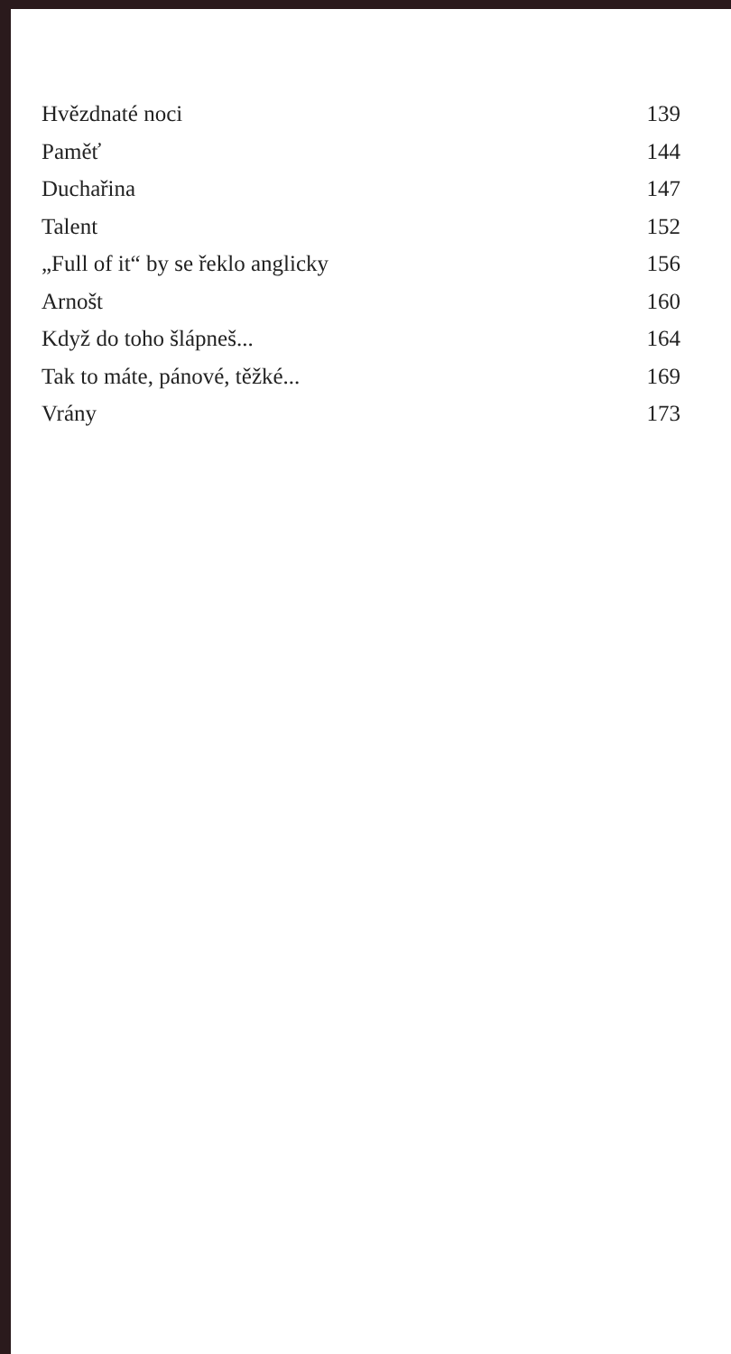Hvězdnaté noci 139
Paměť 144
Duchařina 147
Talent 152
„Full of it“ by se řeklo anglicky 156
Arnošt 160
Když do toho šlápneš... 164
Tak to máte, pánové, těžké... 169
Vrány 173